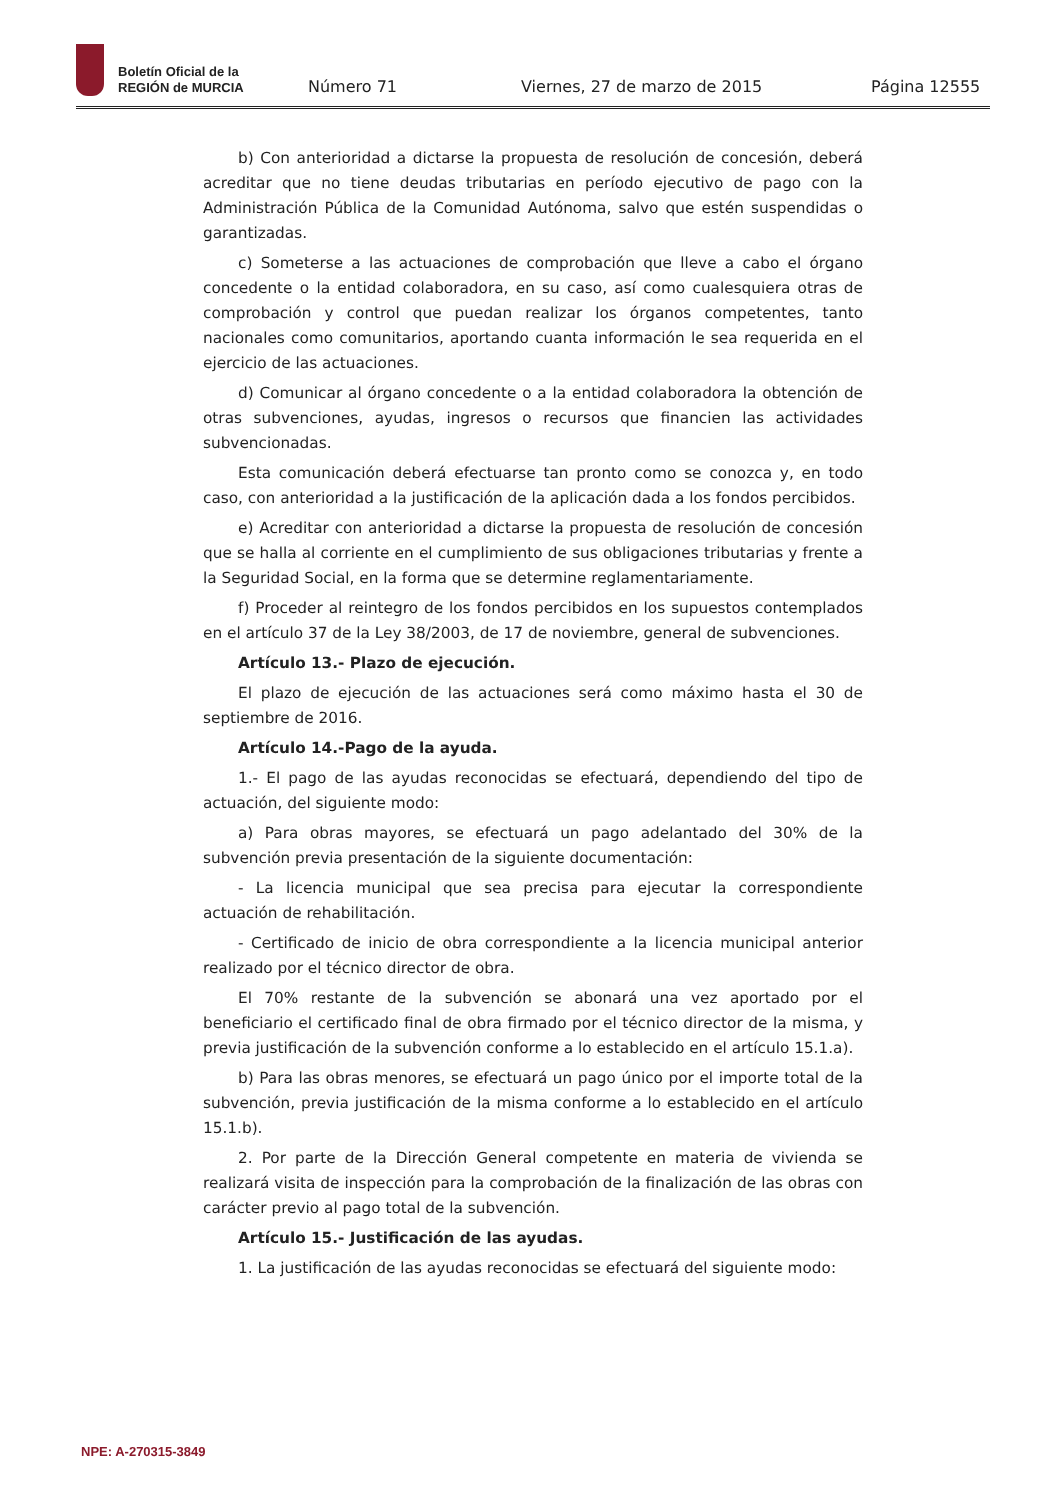Boletín Oficial de la
REGIÓN de MURCIA
Número 71 Viernes, 27 de marzo de 2015 Página 12555
b) Con anterioridad a dictarse la propuesta de resolución de concesión, deberá acreditar que no tiene deudas tributarias en período ejecutivo de pago con la Administración Pública de la Comunidad Autónoma, salvo que estén suspendidas o garantizadas.
c) Someterse a las actuaciones de comprobación que lleve a cabo el órgano concedente o la entidad colaboradora, en su caso, así como cualesquiera otras de comprobación y control que puedan realizar los órganos competentes, tanto nacionales como comunitarios, aportando cuanta información le sea requerida en el ejercicio de las actuaciones.
d) Comunicar al órgano concedente o a la entidad colaboradora la obtención de otras subvenciones, ayudas, ingresos o recursos que financien las actividades subvencionadas.
Esta comunicación deberá efectuarse tan pronto como se conozca y, en todo caso, con anterioridad a la justificación de la aplicación dada a los fondos percibidos.
e) Acreditar con anterioridad a dictarse la propuesta de resolución de concesión que se halla al corriente en el cumplimiento de sus obligaciones tributarias y frente a la Seguridad Social, en la forma que se determine reglamentariamente.
f) Proceder al reintegro de los fondos percibidos en los supuestos contemplados en el artículo 37 de la Ley 38/2003, de 17 de noviembre, general de subvenciones.
Artículo 13.- Plazo de ejecución.
El plazo de ejecución de las actuaciones será como máximo hasta el 30 de septiembre de 2016.
Artículo 14.-Pago de la ayuda.
1.- El pago de las ayudas reconocidas se efectuará, dependiendo del tipo de actuación, del siguiente modo:
a) Para obras mayores, se efectuará un pago adelantado del 30% de la subvención previa presentación de la siguiente documentación:
- La licencia municipal que sea precisa para ejecutar la correspondiente actuación de rehabilitación.
- Certificado de inicio de obra correspondiente a la licencia municipal anterior realizado por el técnico director de obra.
El 70% restante de la subvención se abonará una vez aportado por el beneficiario el certificado final de obra firmado por el técnico director de la misma, y previa justificación de la subvención conforme a lo establecido en el artículo 15.1.a).
b) Para las obras menores, se efectuará un pago único por el importe total de la subvención, previa justificación de la misma conforme a lo establecido en el artículo 15.1.b).
2. Por parte de la Dirección General competente en materia de vivienda se realizará visita de inspección para la comprobación de la finalización de las obras con carácter previo al pago total de la subvención.
Artículo 15.- Justificación de las ayudas.
1. La justificación de las ayudas reconocidas se efectuará del siguiente modo:
NPE: A-270315-3849